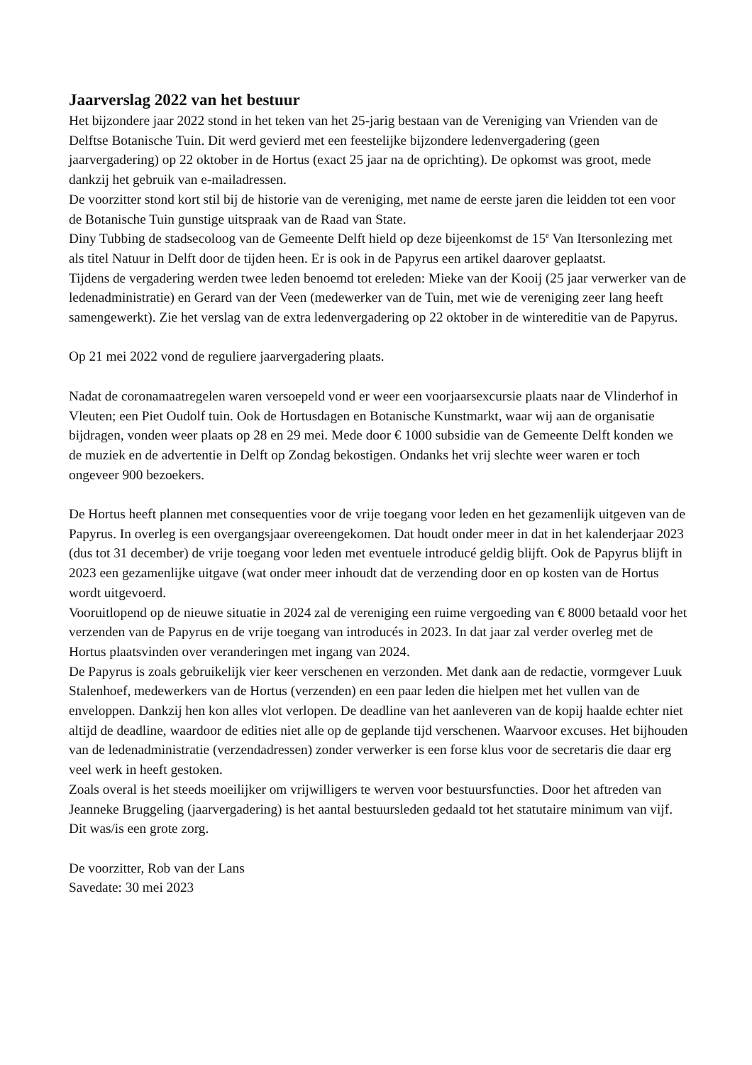Jaarverslag 2022 van het bestuur
Het bijzondere jaar 2022 stond in het teken van het 25-jarig bestaan van de Vereniging van Vrienden van de Delftse Botanische Tuin. Dit werd gevierd met een feestelijke bijzondere ledenvergadering (geen jaarvergadering) op 22 oktober in de Hortus (exact 25 jaar na de oprichting). De opkomst was groot, mede dankzij het gebruik van e-mailadressen.
De voorzitter stond kort stil bij de historie van de vereniging, met name de eerste jaren die leidden tot een voor de Botanische Tuin gunstige uitspraak van de Raad van State.
Diny Tubbing de stadsecoloog van de Gemeente Delft hield op deze bijeenkomst de 15<sup>e</sup> Van Itersonlezing met als titel Natuur in Delft door de tijden heen. Er is ook in de Papyrus een artikel daarover geplaatst.
Tijdens de vergadering werden twee leden benoemd tot ereleden: Mieke van der Kooij (25 jaar verwerker van de ledenadministratie) en Gerard van der Veen (medewerker van de Tuin, met wie de vereniging zeer lang heeft samengewerkt). Zie het verslag van de extra ledenvergadering op 22 oktober in de wintereditie van de Papyrus.
Op 21 mei 2022 vond de reguliere jaarvergadering plaats.
Nadat de coronamaatregelen waren versoepeld vond er weer een voorjaarsexcursie plaats naar de Vlinderhof in Vleuten; een Piet Oudolf tuin. Ook de Hortusdagen en Botanische Kunstmarkt, waar wij aan de organisatie bijdragen, vonden weer plaats op 28 en 29 mei. Mede door € 1000 subsidie van de Gemeente Delft konden we de muziek en de advertentie in Delft op Zondag bekostigen. Ondanks het vrij slechte weer waren er toch ongeveer 900 bezoekers.
De Hortus heeft plannen met consequenties voor de vrije toegang voor leden en het gezamenlijk uitgeven van de Papyrus. In overleg is een overgangsjaar overeengekomen. Dat houdt onder meer in dat in het kalenderjaar 2023 (dus tot 31 december) de vrije toegang voor leden met eventuele introducé geldig blijft. Ook de Papyrus blijft in 2023 een gezamenlijke uitgave (wat onder meer inhoudt dat de verzending door en op kosten van de Hortus wordt uitgevoerd.
Vooruitlopend op de nieuwe situatie in 2024 zal de vereniging een ruime vergoeding van € 8000 betaald voor het verzenden van de Papyrus en de vrije toegang van introducés in 2023. In dat jaar zal verder overleg met de Hortus plaatsvinden over veranderingen met ingang van 2024.
De Papyrus is zoals gebruikelijk vier keer verschenen en verzonden. Met dank aan de redactie, vormgever Luuk Stalenhoef, medewerkers van de Hortus (verzenden) en een paar leden die hielpen met het vullen van de enveloppen. Dankzij hen kon alles vlot verlopen. De deadline van het aanleveren van de kopij haalde echter niet altijd de deadline, waardoor de edities niet alle op de geplande tijd verschenen. Waarvoor excuses. Het bijhouden van de ledenadministratie (verzendadressen) zonder verwerker is een forse klus voor de secretaris die daar erg veel werk in heeft gestoken.
Zoals overal is het steeds moeilijker om vrijwilligers te werven voor bestuursfuncties. Door het aftreden van Jeanneke Bruggeling (jaarvergadering) is het aantal bestuursleden gedaald tot het statutaire minimum van vijf. Dit was/is een grote zorg.
De voorzitter, Rob van der Lans
Savedate: 30 mei 2023